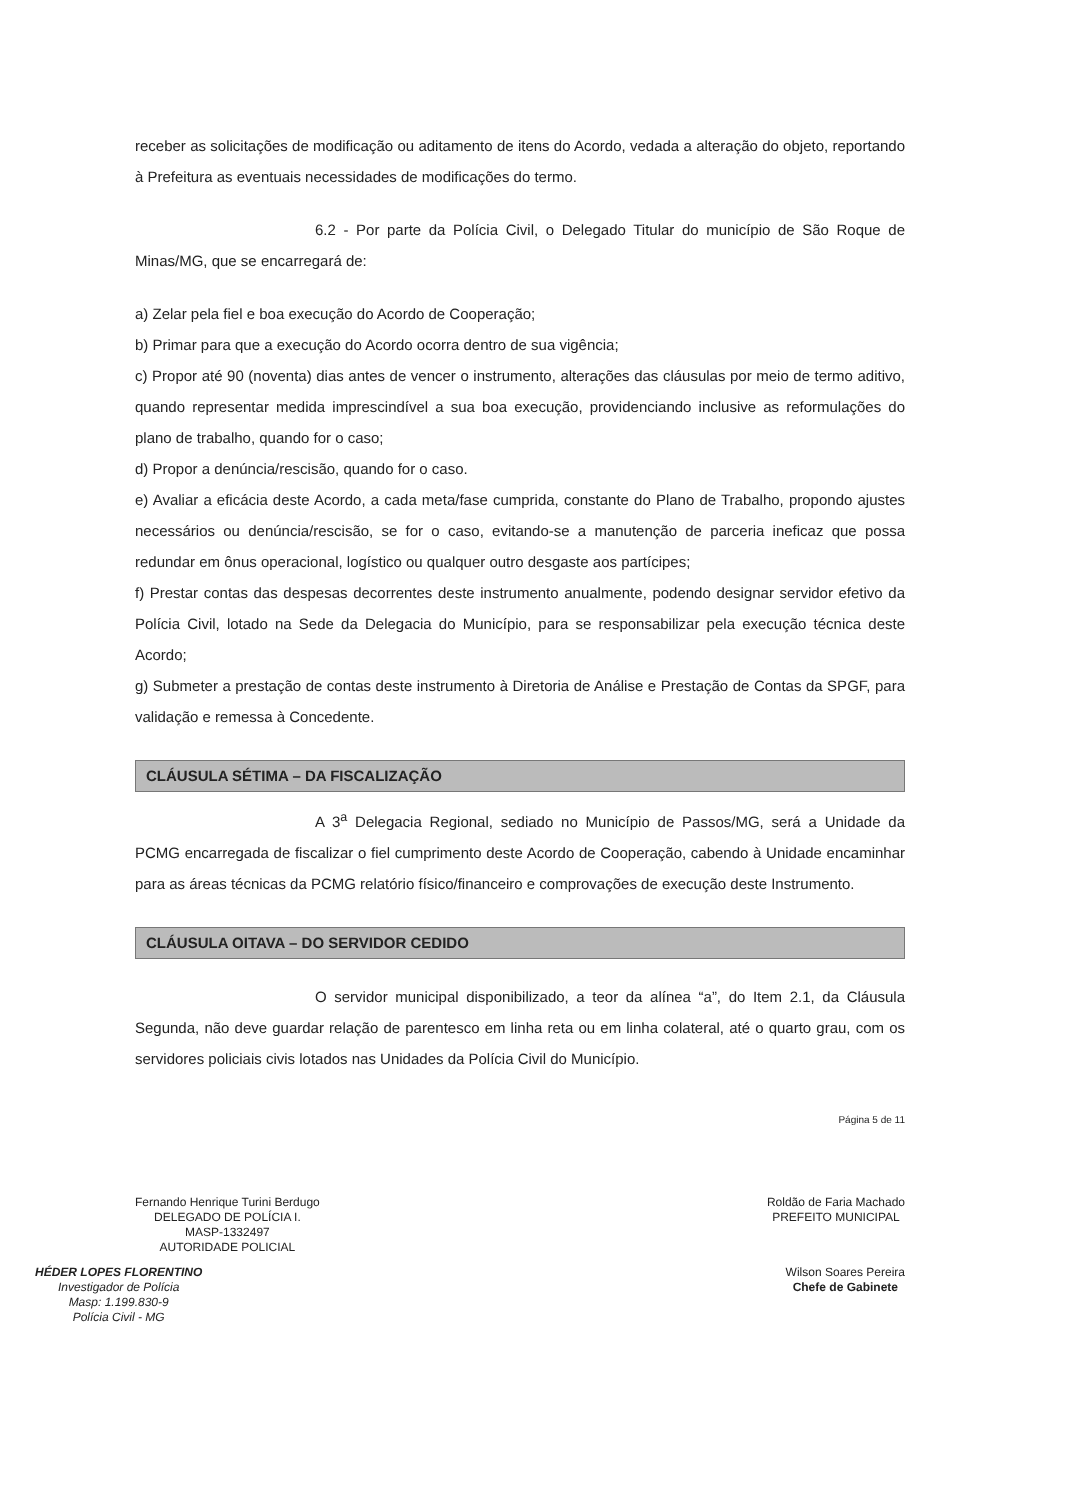receber as solicitações de modificação ou aditamento de itens do Acordo, vedada a alteração do objeto, reportando à Prefeitura as eventuais necessidades de modificações do termo.
6.2 - Por parte da Polícia Civil, o Delegado Titular do município de São Roque de Minas/MG, que se encarregará de:
a) Zelar pela fiel e boa execução do Acordo de Cooperação;
b) Primar para que a execução do Acordo ocorra dentro de sua vigência;
c) Propor até 90 (noventa) dias antes de vencer o instrumento, alterações das cláusulas por meio de termo aditivo, quando representar medida imprescindível a sua boa execução, providenciando inclusive as reformulações do plano de trabalho, quando for o caso;
d) Propor a denúncia/rescisão, quando for o caso.
e) Avaliar a eficácia deste Acordo, a cada meta/fase cumprida, constante do Plano de Trabalho, propondo ajustes necessários ou denúncia/rescisão, se for o caso, evitando-se a manutenção de parceria ineficaz que possa redundar em ônus operacional, logístico ou qualquer outro desgaste aos partícipes;
f) Prestar contas das despesas decorrentes deste instrumento anualmente, podendo designar servidor efetivo da Polícia Civil, lotado na Sede da Delegacia do Município, para se responsabilizar pela execução técnica deste Acordo;
g) Submeter a prestação de contas deste instrumento à Diretoria de Análise e Prestação de Contas da SPGF, para validação e remessa à Concedente.
CLÁUSULA SÉTIMA – DA FISCALIZAÇÃO
A 3<sup>a</sup> Delegacia Regional, sediado no Município de Passos/MG, será a Unidade da PCMG encarregada de fiscalizar o fiel cumprimento deste Acordo de Cooperação, cabendo à Unidade encaminhar para as áreas técnicas da PCMG relatório físico/financeiro e comprovações de execução deste Instrumento.
CLÁUSULA OITAVA – DO SERVIDOR CEDIDO
O servidor municipal disponibilizado, a teor da alínea “a”, do Item 2.1, da Cláusula Segunda, não deve guardar relação de parentesco em linha reta ou em linha colateral, até o quarto grau, com os servidores policiais civis lotados nas Unidades da Polícia Civil do Município.
Página 5 de 11
Fernando Henrique Turini Berdugo
DELEGADO DE POLÍCIA I.
MASP-1332497
AUTORIDADE POLICIAL
Roldão de Faria Machado
PREFEITO MUNICIPAL
HÉDER LOPES FLORENTINO
Investigador de Polícia
Masp: 1.199.830-9
Polícia Civil - MG
Wilson Soares Pereira
Chefe de Gabinete